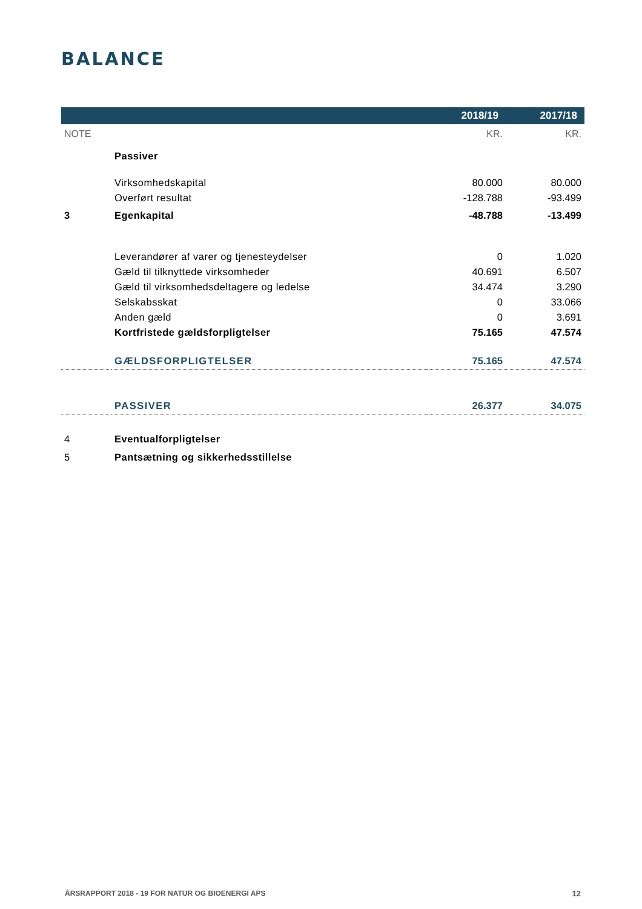BALANCE
| | | 2018/19 | 2017/18 |
| --- | --- | --- | --- |
| NOTE | | KR. | KR. |
| | Passiver | | |
| | Virksomhedskapital | 80.000 | 80.000 |
| | Overført resultat | -128.788 | -93.499 |
| 3 | Egenkapital | -48.788 | -13.499 |
| | Leverandører af varer og tjenesteydelser | 0 | 1.020 |
| | Gæld til tilknyttede virksomheder | 40.691 | 6.507 |
| | Gæld til virksomhedsdeltagere og ledelse | 34.474 | 3.290 |
| | Selskabsskat | 0 | 33.066 |
| | Anden gæld | 0 | 3.691 |
| | Kortfristede gældsforpligtelser | 75.165 | 47.574 |
| | GÆLDSFORPLIGTELSER | 75.165 | 47.574 |
| | PASSIVER | 26.377 | 34.075 |
| 4 | Eventualforpligtelser | | |
| 5 | Pantsætning og sikkerhedsstillelse | | |
ÅRSRAPPORT 2018 - 19 FOR NATUR OG BIOENERGI APS 12